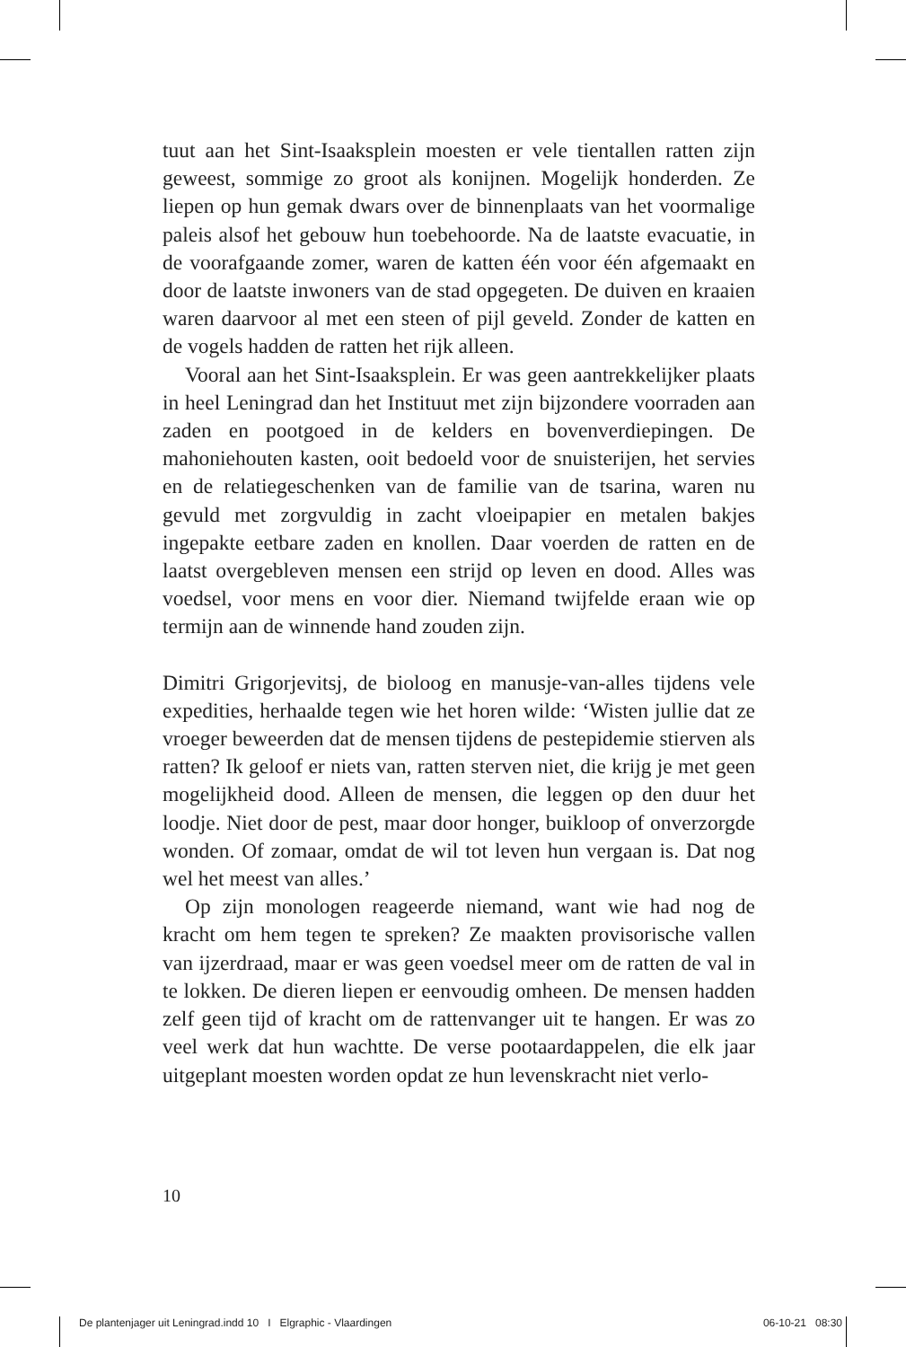tuut aan het Sint-Isaaksplein moesten er vele tientallen ratten zijn geweest, sommige zo groot als konijnen. Mogelijk honderden. Ze liepen op hun gemak dwars over de binnenplaats van het voormalige paleis alsof het gebouw hun toebehoorde. Na de laatste evacuatie, in de voorafgaande zomer, waren de katten één voor één afgemaakt en door de laatste inwoners van de stad opgegeten. De duiven en kraaien waren daarvoor al met een steen of pijl geveld. Zonder de katten en de vogels hadden de ratten het rijk alleen.
Vooral aan het Sint-Isaaksplein. Er was geen aantrekkelijker plaats in heel Leningrad dan het Instituut met zijn bijzondere voorraden aan zaden en pootgoed in de kelders en bovenverdiepingen. De mahoniehouten kasten, ooit bedoeld voor de snuisterijen, het servies en de relatiegeschenken van de familie van de tsarina, waren nu gevuld met zorgvuldig in zacht vloeipapier en metalen bakjes ingepakte eetbare zaden en knollen. Daar voerden de ratten en de laatst overgebleven mensen een strijd op leven en dood. Alles was voedsel, voor mens en voor dier. Niemand twijfelde eraan wie op termijn aan de winnende hand zouden zijn.
Dimitri Grigorjevitsj, de bioloog en manusje-van-alles tijdens vele expedities, herhaalde tegen wie het horen wilde: ‘Wisten jullie dat ze vroeger beweerden dat de mensen tijdens de pestepidemie stierven als ratten? Ik geloof er niets van, ratten sterven niet, die krijg je met geen mogelijkheid dood. Alleen de mensen, die leggen op den duur het loodje. Niet door de pest, maar door honger, buikloop of onverzorgde wonden. Of zomaar, omdat de wil tot leven hun vergaan is. Dat nog wel het meest van alles.’
Op zijn monologen reageerde niemand, want wie had nog de kracht om hem tegen te spreken? Ze maakten provisorische vallen van ijzerdraad, maar er was geen voedsel meer om de ratten de val in te lokken. De dieren liepen er eenvoudig omheen. De mensen hadden zelf geen tijd of kracht om de rattenvanger uit te hangen. Er was zo veel werk dat hun wachtte. De verse pootaardappelen, die elk jaar uitgeplant moesten worden opdat ze hun levenskracht niet verlo-
10
De plantenjager uit Leningrad.indd 10 I Elgraphic - Vlaardingen 06-10-21 08:30